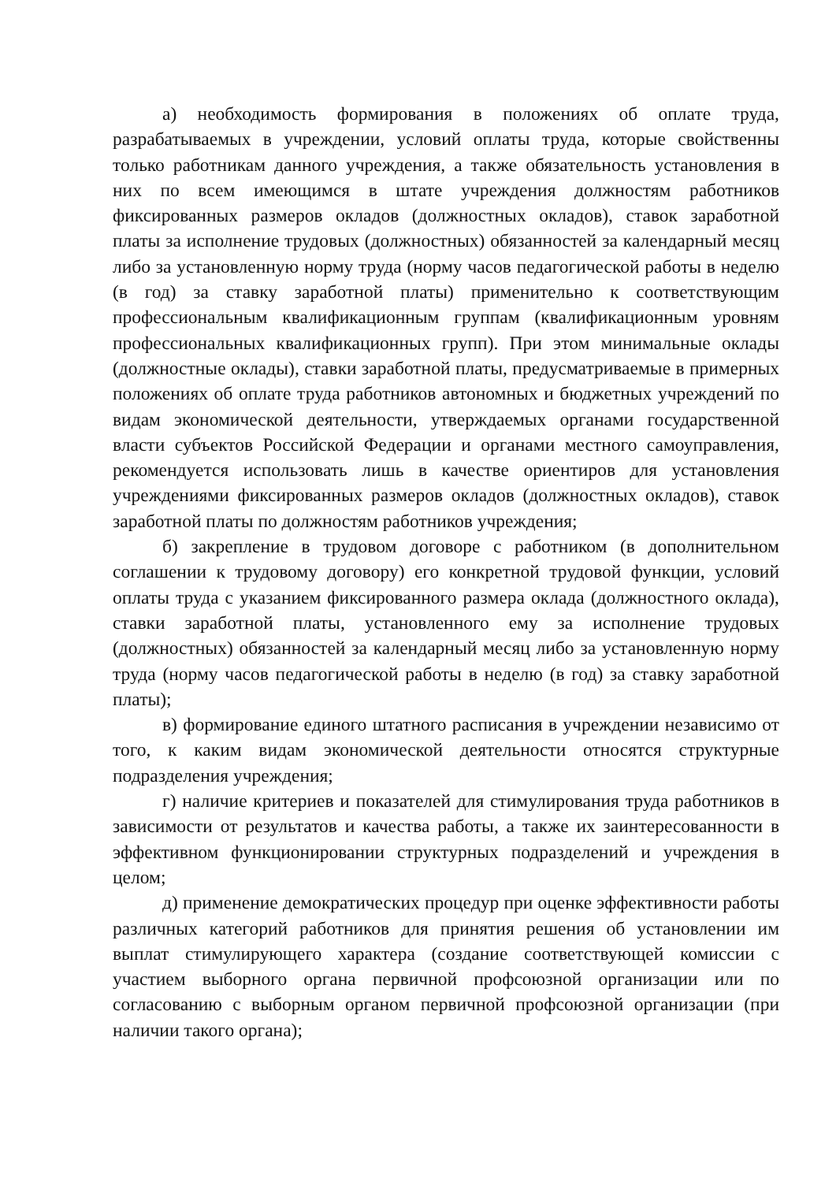а) необходимость формирования в положениях об оплате труда, разрабатываемых в учреждении, условий оплаты труда, которые свойственны только работникам данного учреждения, а также обязательность установления в них по всем имеющимся в штате учреждения должностям работников фиксированных размеров окладов (должностных окладов), ставок заработной платы за исполнение трудовых (должностных) обязанностей за календарный месяц либо за установленную норму труда (норму часов педагогической работы в неделю (в год) за ставку заработной платы) применительно к соответствующим профессиональным квалификационным группам (квалификационным уровням профессиональных квалификационных групп). При этом минимальные оклады (должностные оклады), ставки заработной платы, предусматриваемые в примерных положениях об оплате труда работников автономных и бюджетных учреждений по видам экономической деятельности, утверждаемых органами государственной власти субъектов Российской Федерации и органами местного самоуправления, рекомендуется использовать лишь в качестве ориентиров для установления учреждениями фиксированных размеров окладов (должностных окладов), ставок заработной платы по должностям работников учреждения;
б) закрепление в трудовом договоре с работником (в дополнительном соглашении к трудовому договору) его конкретной трудовой функции, условий оплаты труда с указанием фиксированного размера оклада (должностного оклада), ставки заработной платы, установленного ему за исполнение трудовых (должностных) обязанностей за календарный месяц либо за установленную норму труда (норму часов педагогической работы в неделю (в год) за ставку заработной платы);
в) формирование единого штатного расписания в учреждении независимо от того, к каким видам экономической деятельности относятся структурные подразделения учреждения;
г) наличие критериев и показателей для стимулирования труда работников в зависимости от результатов и качества работы, а также их заинтересованности в эффективном функционировании структурных подразделений и учреждения в целом;
д) применение демократических процедур при оценке эффективности работы различных категорий работников для принятия решения об установлении им выплат стимулирующего характера (создание соответствующей комиссии с участием выборного органа первичной профсоюзной организации или по согласованию с выборным органом первичной профсоюзной организации (при наличии такого органа);